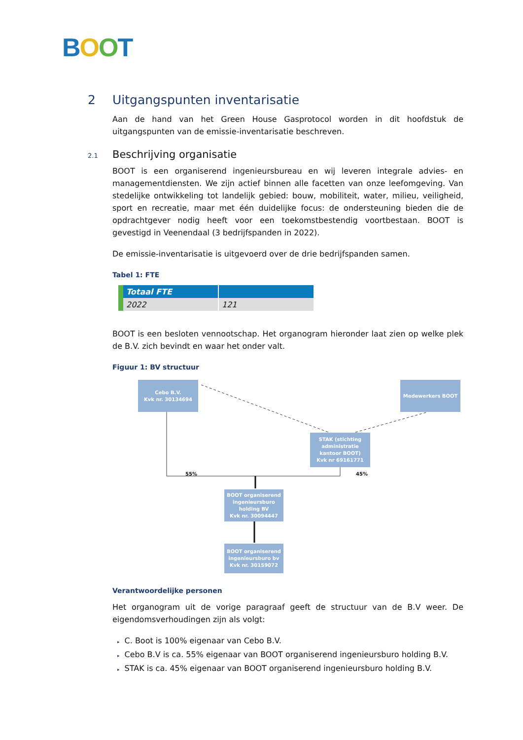BOOT
2 Uitgangspunten inventarisatie
Aan de hand van het Green House Gasprotocol worden in dit hoofdstuk de uitgangspunten van de emissie-inventarisatie beschreven.
2.1 Beschrijving organisatie
BOOT is een organiserend ingenieursbureau en wij leveren integrale advies- en managementdiensten. We zijn actief binnen alle facetten van onze leefomgeving. Van stedelijke ontwikkeling tot landelijk gebied: bouw, mobiliteit, water, milieu, veiligheid, sport en recreatie, maar met één duidelijke focus: de ondersteuning bieden die de opdrachtgever nodig heeft voor een toekomstbestendig voortbestaan. BOOT is gevestigd in Veenendaal (3 bedrijfspanden in 2022).
De emissie-inventarisatie is uitgevoerd over de drie bedrijfspanden samen.
Tabel 1: FTE
| Totaal FTE | |
| --- | --- |
| 2022 | 121 |
BOOT is een besloten vennootschap. Het organogram hieronder laat zien op welke plek de B.V. zich bevindt en waar het onder valt.
Figuur 1: BV structuur
Cebo B.V.
Kvk nr. 30134694
Medewerkers BOOT
STAK (stichting administratie kantoor BOOT)
Kvk nr 69161771
BOOT organiserend ingenieursburo holding BV
Kvk nr. 30094447
BOOT organiserend ingenieursburo bv
Kvk nr. 30159072
55% 45%
Verantwoordelijke personen
Het organogram uit de vorige paragraaf geeft de structuur van de B.V weer. De eigendomsverhoudingen zijn als volgt:
▸ C. Boot is 100% eigenaar van Cebo B.V.
▸ Cebo B.V is ca. 55% eigenaar van BOOT organiserend ingenieursburo holding B.V.
▸ STAK is ca. 45% eigenaar van BOOT organiserend ingenieursburo holding B.V.